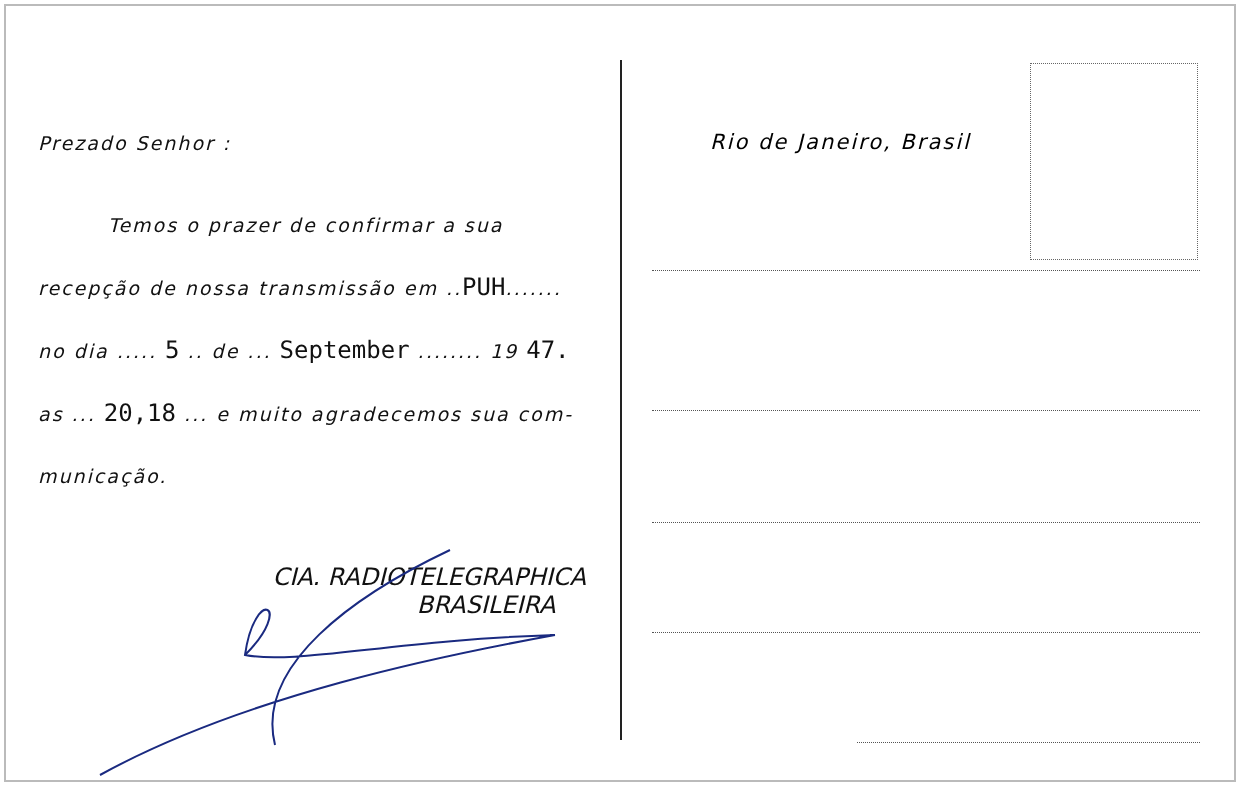Prezado Senhor :
Temos o prazer de confirmar a sua recepção de nossa transmissão em ..PUH....... no dia ..... 5 .. de ... September ........ 19 47. as ... 20,18 ... e muito agradecemos sua com-municação.
CIA. RADIOTELEGRAPHICA
BRASILEIRA
Rio de Janeiro, Brasil